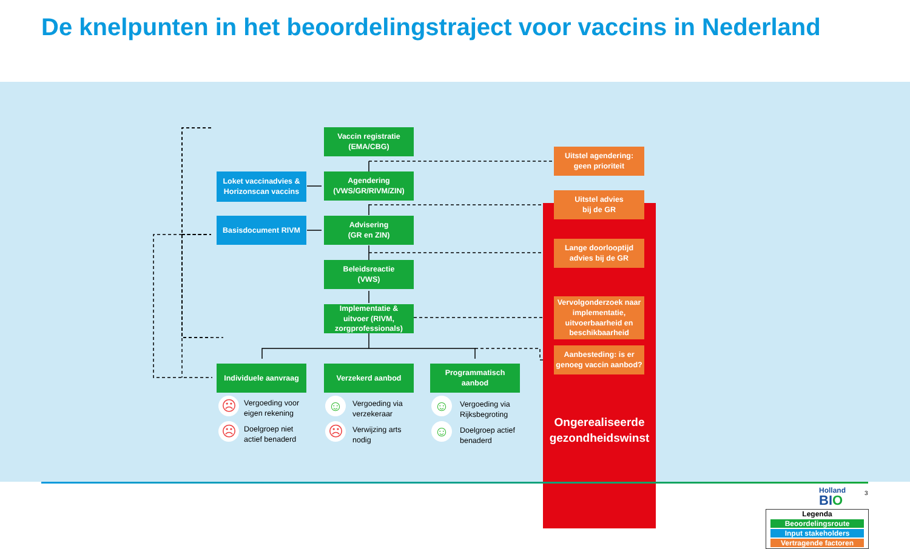De knelpunten in het beoordelingstraject voor vaccins in Nederland
Vaccin registratie
(EMA/CBG)
Loket vaccinadvies &
Horizonscan vaccins
Agendering
(VWS/GR/RIVM/ZIN)
Basisdocument RIVM
Advisering
(GR en ZIN)
Beleidsreactie
(VWS)
Implementatie &
uitvoer (RIVM,
zorgprofessionals)
Individuele aanvraag
Verzekerd aanbod
Programmatisch
aanbod
Uitstel agendering:
geen prioriteit
Uitstel advies
bij de GR
Lange doorlooptijd
advies bij de GR
Vervolgonderzoek naar implementatie, uitvoerbaarheid en beschikbaarheid
Aanbesteding: is er genoeg vaccin aanbod?
Ongerealiseerde gezondheidswinst
☹
Vergoeding voor
eigen rekening
☹
Doelgroep niet
actief benaderd
☺
Vergoeding via
verzekeraar
☹
Verwijzing arts
nodig
☺
Vergoeding via
Rijksbegroting
☺
Doelgroep actief
benaderd
Legenda
Beoordelingsroute
Input stakeholders
Vertragende factoren
Holland
BIO
3